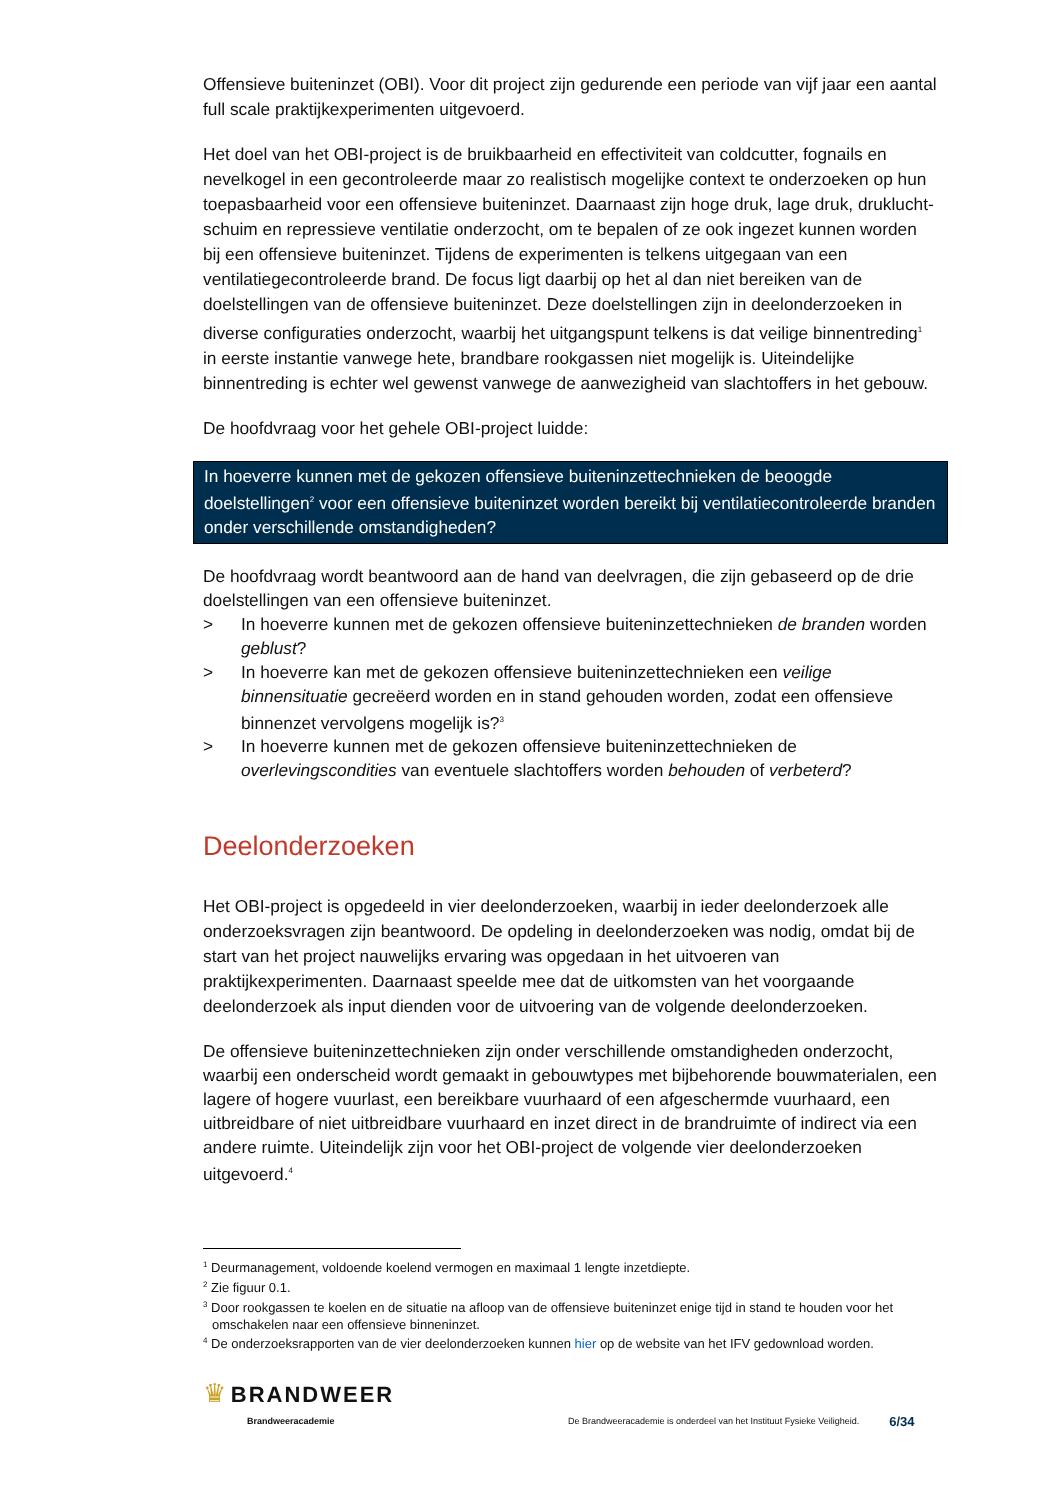Offensieve buiteninzet (OBI). Voor dit project zijn gedurende een periode van vijf jaar een aantal full scale praktijkexperimenten uitgevoerd.
Het doel van het OBI-project is de bruikbaarheid en effectiviteit van coldcutter, fognails en nevelkogel in een gecontroleerde maar zo realistisch mogelijke context te onderzoeken op hun toepasbaarheid voor een offensieve buiteninzet. Daarnaast zijn hoge druk, lage druk, druklucht­schuim en repressieve ventilatie onderzocht, om te bepalen of ze ook ingezet kunnen worden bij een offensieve buiteninzet. Tijdens de experimenten is telkens uitgegaan van een ventilatiegecontroleerde brand. De focus ligt daarbij op het al dan niet bereiken van de doelstellingen van de offensieve buiteninzet. Deze doelstellingen zijn in deelonderzoeken in diverse configuraties onderzocht, waarbij het uitgangspunt telkens is dat veilige binnentreding<sup>1</sup> in eerste instantie vanwege hete, brandbare rookgassen niet mogelijk is. Uiteindelijke binnentreding is echter wel gewenst vanwege de aanwezigheid van slachtoffers in het gebouw.
De hoofdvraag voor het gehele OBI-project luidde:
In hoeverre kunnen met de gekozen offensieve buiteninzettechnieken de beoogde doelstellingen<sup>2</sup> voor een offensieve buiteninzet worden bereikt bij ventilatiecontroleerde branden onder verschillende omstandigheden?
De hoofdvraag wordt beantwoord aan de hand van deelvragen, die zijn gebaseerd op de drie doelstellingen van een offensieve buiteninzet.
> In hoeverre kunnen met de gekozen offensieve buiteninzettechnieken de branden worden geblust?
> In hoeverre kan met de gekozen offensieve buiteninzettechnieken een veilige binnensituatie gecreëerd worden en in stand gehouden worden, zodat een offensieve binnenzet vervolgens mogelijk is?<sup>3</sup>
> In hoeverre kunnen met de gekozen offensieve buiteninzettechnieken de overlevingscondities van eventuele slachtoffers worden behouden of verbeterd?
Deelonderzoeken
Het OBI-project is opgedeeld in vier deelonderzoeken, waarbij in ieder deelonderzoek alle onderzoeksvragen zijn beantwoord. De opdeling in deelonderzoeken was nodig, omdat bij de start van het project nauwelijks ervaring was opgedaan in het uitvoeren van praktijkexperimenten. Daarnaast speelde mee dat de uitkomsten van het voorgaande deelonderzoek als input dienden voor de uitvoering van de volgende deelonderzoeken.
De offensieve buiteninzettechnieken zijn onder verschillende omstandigheden onderzocht, waarbij een onderscheid wordt gemaakt in gebouwtypes met bijbehorende bouwmaterialen, een lagere of hogere vuurlast, een bereikbare vuurhaard of een afgeschermde vuurhaard, een uitbreidbare of niet uitbreidbare vuurhaard en inzet direct in de brandruimte of indirect via een andere ruimte. Uiteindelijk zijn voor het OBI-project de volgende vier deelonderzoeken uitgevoerd.<sup>4</sup>
<sup>1</sup> Deurmanagement, voldoende koelend vermogen en maximaal 1 lengte inzetdiepte.
<sup>2</sup> Zie figuur 0.1.
<sup>3</sup> Door rookgassen te koelen en de situatie na afloop van de offensieve buiteninzet enige tijd in stand te houden voor het omschakelen naar een offensieve binneninzet.
<sup>4</sup> De onderzoeksrapporten van de vier deelonderzoeken kunnen hier op de website van het IFV gedownload worden.
♛ BRANDWEER
Brandweeracademie
De Brandweeracademie is onderdeel van het Instituut Fysieke Veiligheid. 6/34